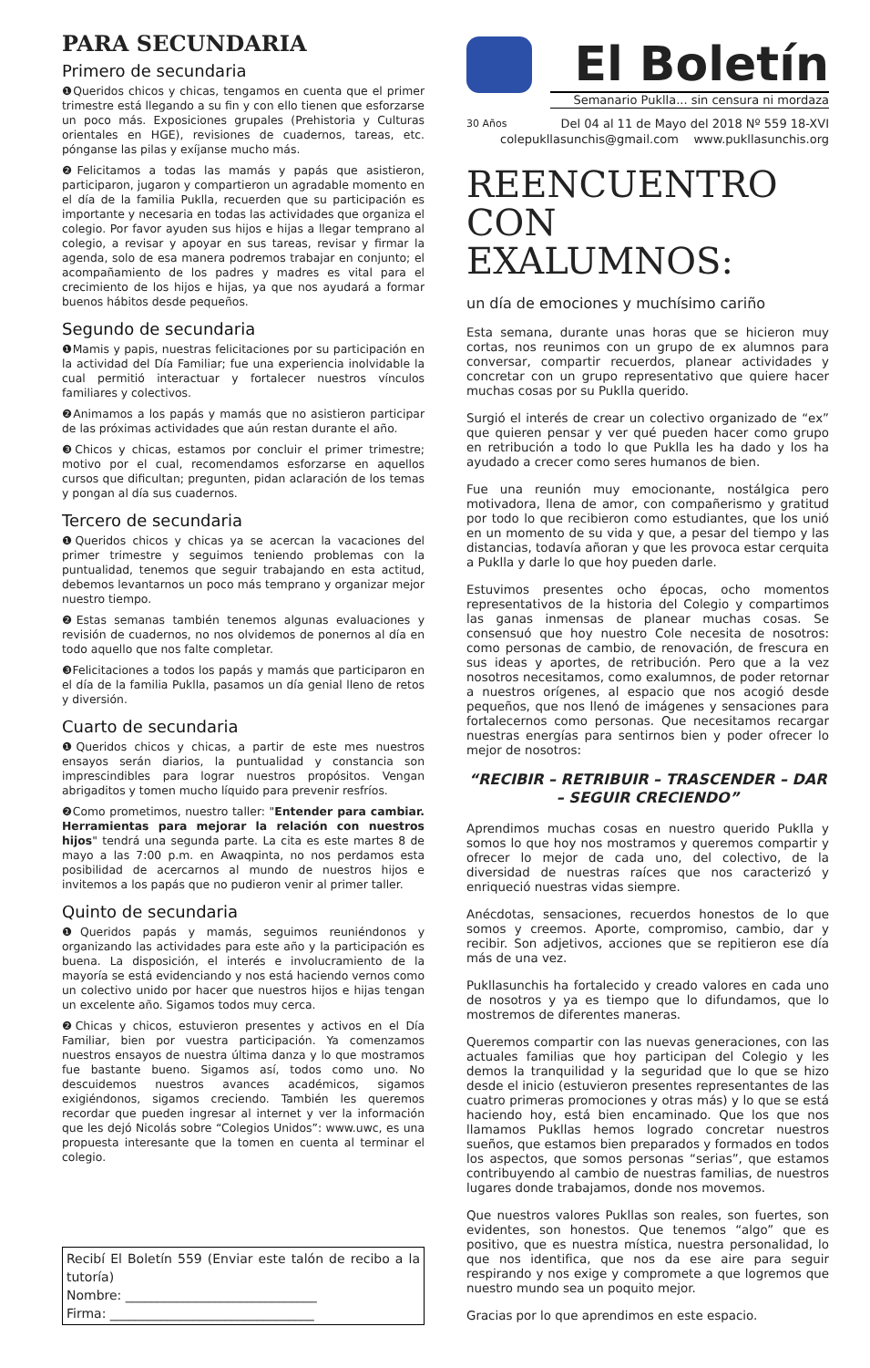PARA SECUNDARIA
Primero de secundaria
❶Queridos chicos y chicas, tengamos en cuenta que el primer trimestre está llegando a su fin y con ello tienen que esforzarse un poco más. Exposiciones grupales (Prehistoria y Culturas orientales en HGE), revisiones de cuadernos, tareas, etc. pónganse las pilas y exíjanse mucho más.
❷Felicitamos a todas las mamás y papás que asistieron, participaron, jugaron y compartieron un agradable momento en el día de la familia Puklla, recuerden que su participación es importante y necesaria en todas las actividades que organiza el colegio. Por favor ayuden sus hijos e hijas a llegar temprano al colegio, a revisar y apoyar en sus tareas, revisar y firmar la agenda, solo de esa manera podremos trabajar en conjunto; el acompañamiento de los padres y madres es vital para el crecimiento de los hijos e hijas, ya que nos ayudará a formar buenos hábitos desde pequeños.
Segundo de secundaria
❶Mamis y papis, nuestras felicitaciones por su participación en la actividad del Día Familiar; fue una experiencia inolvidable la cual permitió interactuar y fortalecer nuestros vínculos familiares y colectivos.
❷Animamos a los papás y mamás que no asistieron participar de las próximas actividades que aún restan durante el año.
❸Chicos y chicas, estamos por concluir el primer trimestre; motivo por el cual, recomendamos esforzarse en aquellos cursos que dificultan; pregunten, pidan aclaración de los temas y pongan al día sus cuadernos.
Tercero de secundaria
❶Queridos chicos y chicas ya se acercan la vacaciones del primer trimestre y seguimos teniendo problemas con la puntualidad, tenemos que seguir trabajando en esta actitud, debemos levantarnos un poco más temprano y organizar mejor nuestro tiempo.
❷Estas semanas también tenemos algunas evaluaciones y revisión de cuadernos, no nos olvidemos de ponernos al día en todo aquello que nos falte completar.
❸Felicitaciones a todos los papás y mamás que participaron en el día de la familia Puklla, pasamos un día genial lleno de retos y diversión.
Cuarto de secundaria
❶Queridos chicos y chicas, a partir de este mes nuestros ensayos serán diarios, la puntualidad y constancia son imprescindibles para lograr nuestros propósitos. Vengan abrigaditos y tomen mucho líquido para prevenir resfríos.
❷Como prometimos, nuestro taller: "Entender para cambiar. Herramientas para mejorar la relación con nuestros hijos" tendrá una segunda parte. La cita es este martes 8 de mayo a las 7:00 p.m. en Awaqpinta, no nos perdamos esta posibilidad de acercarnos al mundo de nuestros hijos e invitemos a los papás que no pudieron venir al primer taller.
Quinto de secundaria
❶Queridos papás y mamás, seguimos reuniéndonos y organizando las actividades para este año y la participación es buena. La disposición, el interés e involucramiento de la mayoría se está evidenciando y nos está haciendo vernos como un colectivo unido por hacer que nuestros hijos e hijas tengan un excelente año. Sigamos todos muy cerca.
❷Chicas y chicos, estuvieron presentes y activos en el Día Familiar, bien por vuestra participación. Ya comenzamos nuestros ensayos de nuestra última danza y lo que mostramos fue bastante bueno. Sigamos así, todos como uno. No descuidemos nuestros avances académicos, sigamos exigiéndonos, sigamos creciendo. También les queremos recordar que pueden ingresar al internet y ver la información que les dejó Nicolás sobre “Colegios Unidos”: www.uwc, es una propuesta interesante que la tomen en cuenta al terminar el colegio.
Recibí El Boletín 559 (Enviar este talón de recibo a la tutoría)
Nombre: ______________________________
Firma: ________________________________
El Boletín
Semanario Puklla... sin censura ni mordaza
30 Años Del 04 al 11 de Mayo del 2018 Nº 559 18-XVI
colepukllasunchis@gmail.com www.pukllasunchis.org
REENCUENTRO CON EXALUMNOS:
un día de emociones y muchísimo cariño
Esta semana, durante unas horas que se hicieron muy cortas, nos reunimos con un grupo de ex alumnos para conversar, compartir recuerdos, planear actividades y concretar con un grupo representativo que quiere hacer muchas cosas por su Puklla querido.
Surgió el interés de crear un colectivo organizado de “ex” que quieren pensar y ver qué pueden hacer como grupo en retribución a todo lo que Puklla les ha dado y los ha ayudado a crecer como seres humanos de bien.
Fue una reunión muy emocionante, nostálgica pero motivadora, llena de amor, con compañerismo y gratitud por todo lo que recibieron como estudiantes, que los unió en un momento de su vida y que, a pesar del tiempo y las distancias, todavía añoran y que les provoca estar cerquita a Puklla y darle lo que hoy pueden darle.
Estuvimos presentes ocho épocas, ocho momentos representativos de la historia del Colegio y compartimos las ganas inmensas de planear muchas cosas. Se consensuó que hoy nuestro Cole necesita de nosotros: como personas de cambio, de renovación, de frescura en sus ideas y aportes, de retribución. Pero que a la vez nosotros necesitamos, como exalumnos, de poder retornar a nuestros orígenes, al espacio que nos acogió desde pequeños, que nos llenó de imágenes y sensaciones para fortalecernos como personas. Que necesitamos recargar nuestras energías para sentirnos bien y poder ofrecer lo mejor de nosotros:
“RECIBIR – RETRIBUIR – TRASCENDER – DAR – SEGUIR CRECIENDO”
Aprendimos muchas cosas en nuestro querido Puklla y somos lo que hoy nos mostramos y queremos compartir y ofrecer lo mejor de cada uno, del colectivo, de la diversidad de nuestras raíces que nos caracterizó y enriqueció nuestras vidas siempre.
Anécdotas, sensaciones, recuerdos honestos de lo que somos y creemos. Aporte, compromiso, cambio, dar y recibir. Son adjetivos, acciones que se repitieron ese día más de una vez.
Pukllasunchis ha fortalecido y creado valores en cada uno de nosotros y ya es tiempo que lo difundamos, que lo mostremos de diferentes maneras.
Queremos compartir con las nuevas generaciones, con las actuales familias que hoy participan del Colegio y les demos la tranquilidad y la seguridad que lo que se hizo desde el inicio (estuvieron presentes representantes de las cuatro primeras promociones y otras más) y lo que se está haciendo hoy, está bien encaminado. Que los que nos llamamos Pukllas hemos logrado concretar nuestros sueños, que estamos bien preparados y formados en todos los aspectos, que somos personas “serias”, que estamos contribuyendo al cambio de nuestras familias, de nuestros lugares donde trabajamos, donde nos movemos.
Que nuestros valores Pukllas son reales, son fuertes, son evidentes, son honestos. Que tenemos “algo” que es positivo, que es nuestra mística, nuestra personalidad, lo que nos identifica, que nos da ese aire para seguir respirando y nos exige y compromete a que logremos que nuestro mundo sea un poquito mejor.
Gracias por lo que aprendimos en este espacio.